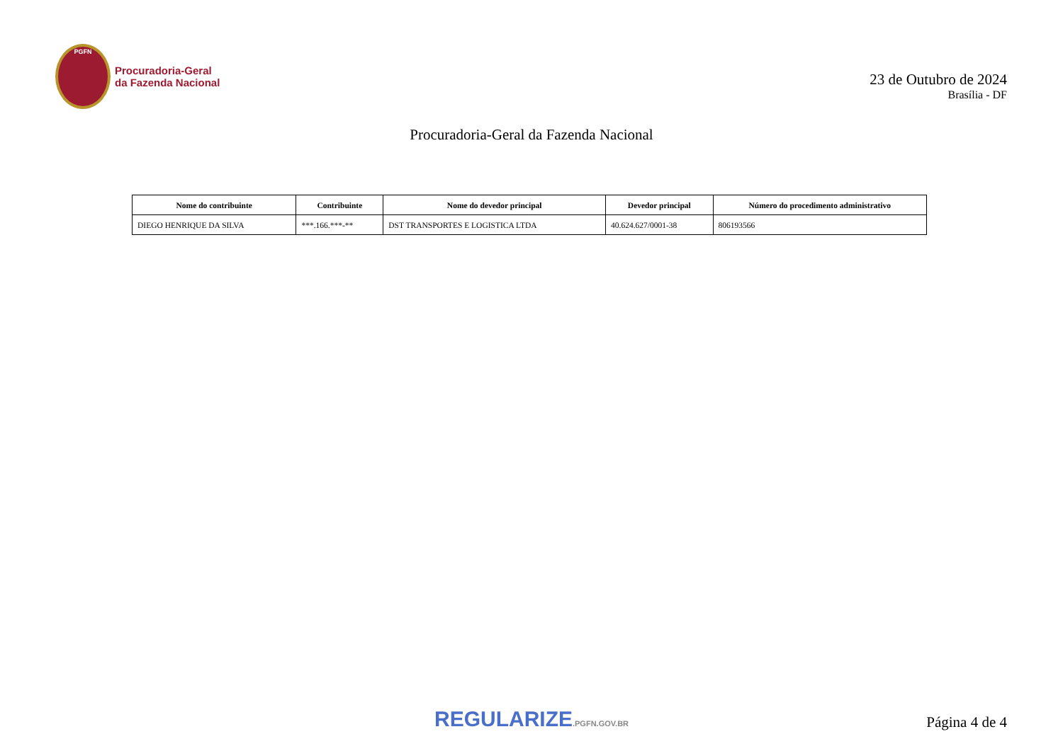PGFN
Procuradoria-Geral
da Fazenda Nacional
23 de Outubro de 2024
Brasília - DF
Procuradoria-Geral da Fazenda Nacional
| Nome do contribuinte | Contribuinte | Nome do devedor principal | Devedor principal | Número do procedimento administrativo |
| --- | --- | --- | --- | --- |
| DIEGO HENRIQUE DA SILVA | ***.166.***-** | DST TRANSPORTES E LOGISTICA LTDA | 40.624.627/0001-38 | 806193566 |
REGULARIZE.PGFN.GOV.BR
Página 4 de 4